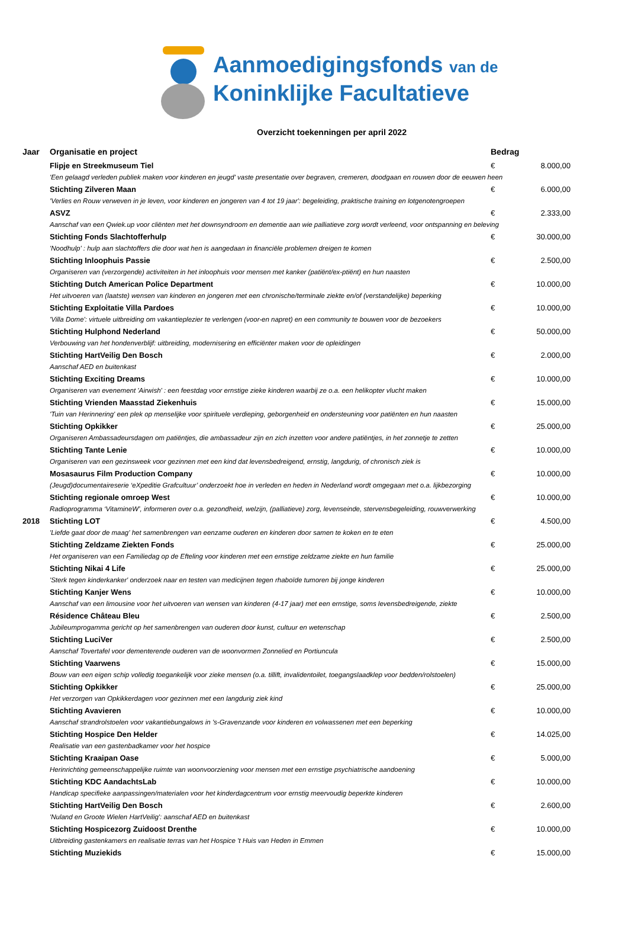Aanmoedigingsfonds van de
Koninklijke Facultatieve
Overzicht toekenningen per april 2022
| Jaar | Organisatie en project | Bedrag | |
| --- | --- | --- | --- |
| | Flipje en Streekmuseum Tiel | € | 8.000,00 |
| | 'Een gelaagd verleden publiek maken voor kinderen en jeugd' vaste presentatie over begraven, cremeren, doodgaan en rouwen door de eeuwen heen | | |
| | Stichting Zilveren Maan | € | 6.000,00 |
| | 'Verlies en Rouw verweven in je leven, voor kinderen en jongeren van 4 tot 19 jaar': begeleiding, praktische training en lotgenotengroepen | | |
| | ASVZ | € | 2.333,00 |
| | Aanschaf van een Qwiek.up voor cliënten met het downsyndroom en dementie aan wie palliatieve zorg wordt verleend, voor ontspanning en beleving | | |
| | Stichting Fonds Slachtofferhulp | € | 30.000,00 |
| | 'Noodhulp' : hulp aan slachtoffers die door wat hen is aangedaan in financiële problemen dreigen te komen | | |
| | Stichting Inloophuis Passie | € | 2.500,00 |
| | Organiseren van (verzorgende) activiteiten in het inloophuis voor mensen met kanker (patiënt/ex-ptiënt) en hun naasten | | |
| | Stichting Dutch American Police Department | € | 10.000,00 |
| | Het uitvoeren van (laatste) wensen van kinderen en jongeren met een chronische/terminale ziekte en/of (verstandelijke) beperking | | |
| | Stichting Exploitatie Villa Pardoes | € | 10.000,00 |
| | 'Villa Dome': virtuele uitbreiding om vakantieplezier te verlengen (voor-en napret) en een community te bouwen voor de bezoekers | | |
| | Stichting Hulphond Nederland | € | 50.000,00 |
| | Verbouwing van het hondenverblijf: uitbreiding, modernisering en efficiënter maken voor de opleidingen | | |
| | Stichting HartVeilig Den Bosch | € | 2.000,00 |
| | Aanschaf AED en buitenkast | | |
| | Stichting Exciting Dreams | € | 10.000,00 |
| | Organiseren van evenement 'Airwish' : een feestdag voor ernstige zieke kinderen waarbij ze o.a. een helikopter vlucht maken | | |
| | Stichting Vrienden Maasstad Ziekenhuis | € | 15.000,00 |
| | 'Tuin van Herinnering' een plek op menselijke voor spirituele verdieping, geborgenheid en ondersteuning voor patiënten en hun naasten | | |
| | Stichting Opkikker | € | 25.000,00 |
| | Organiseren Ambassadeursdagen om patiëntjes, die ambassadeur zijn en zich inzetten voor andere patiëntjes, in het zonnetje te zetten | | |
| | Stichting Tante Lenie | € | 10.000,00 |
| | Organiseren van een gezinsweek voor gezinnen met een kind dat levensbedreigend, ernstig, langdurig, of chronisch ziek is | | |
| | Mosasaurus Film Production Company | € | 10.000,00 |
| | (Jeugd)documentaireserie ‘eXpeditie Grafcultuur’ onderzoekt hoe in verleden en heden in Nederland wordt omgegaan met o.a. lijkbezorging | | |
| | Stichting regionale omroep West | € | 10.000,00 |
| | Radioprogramma ‘VitamineW’, informeren over o.a. gezondheid, welzijn, (palliatieve) zorg, levenseinde, stervensbegeleiding, rouwverwerking | | |
| 2018 | Stichting LOT | € | 4.500,00 |
| | 'Liefde gaat door de maag' het samenbrengen van eenzame ouderen en kinderen door samen te koken en te eten | | |
| | Stichting Zeldzame Ziekten Fonds | € | 25.000,00 |
| | Het organiseren van een Familiedag op de Efteling voor kinderen met een ernstige zeldzame ziekte en hun familie | | |
| | Stichting Nikai 4 Life | € | 25.000,00 |
| | 'Sterk tegen kinderkanker' onderzoek naar en testen van medicijnen tegen rhaboïde tumoren bij jonge kinderen | | |
| | Stichting Kanjer Wens | € | 10.000,00 |
| | Aanschaf van een limousine voor het uitvoeren van wensen van kinderen (4-17 jaar) met een ernstige, soms levensbedreigende, ziekte | | |
| | Résidence Château Bleu | € | 2.500,00 |
| | Jubileumprogamma gericht op het samenbrengen van ouderen door kunst, cultuur en wetenschap | | |
| | Stichting LuciVer | € | 2.500,00 |
| | Aanschaf Tovertafel voor dementerende ouderen van de woonvormen Zonnelied en Portiuncula | | |
| | Stichting Vaarwens | € | 15.000,00 |
| | Bouw van een eigen schip volledig toegankelijk voor zieke mensen (o.a. tillift, invalidentoilet, toegangslaadklep voor bedden/rolstoelen) | | |
| | Stichting Opkikker | € | 25.000,00 |
| | Het verzorgen van Opkikkerdagen voor gezinnen met een langdurig ziek kind | | |
| | Stichting Avavieren | € | 10.000,00 |
| | Aanschaf strandrolstoelen voor vakantiebungalows in 's-Gravenzande voor kinderen en volwassenen met een beperking | | |
| | Stichting Hospice Den Helder | € | 14.025,00 |
| | Realisatie van een gastenbadkamer voor het hospice | | |
| | Stichting Kraaipan Oase | € | 5.000,00 |
| | Herinrichting gemeenschappelijke ruimte van woonvoorziening voor mensen met een ernstige psychiatrische aandoening | | |
| | Stichting KDC AandachtsLab | € | 10.000,00 |
| | Handicap specifieke aanpassingen/materialen voor het kinderdagcentrum voor ernstig meervoudig beperkte kinderen | | |
| | Stichting HartVeilig Den Bosch | € | 2.600,00 |
| | 'Nuland en Groote Wielen HartVeilig': aanschaf AED en buitenkast | | |
| | Stichting Hospicezorg Zuidoost Drenthe | € | 10.000,00 |
| | Uitbreiding gastenkamers en realisatie terras van het Hospice 't Huis van Heden in Emmen | | |
| | Stichting Muziekids | € | 15.000,00 |